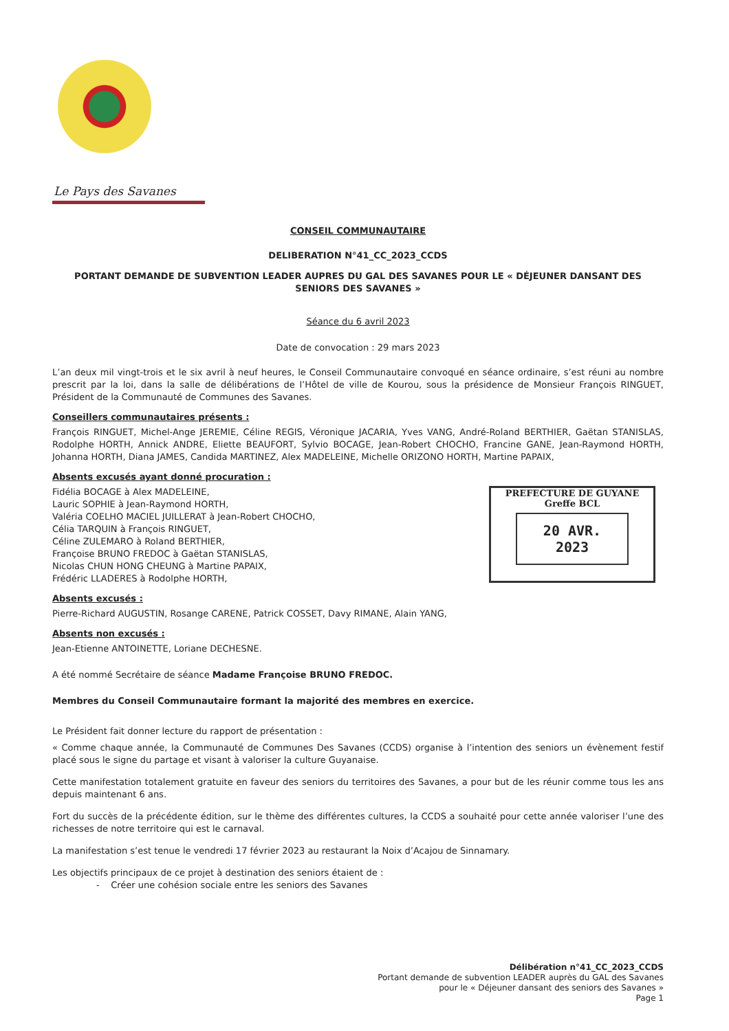Le Pays des Savanes
CONSEIL COMMUNAUTAIRE
DELIBERATION N°41_CC_2023_CCDS
PORTANT DEMANDE DE SUBVENTION LEADER AUPRES DU GAL DES SAVANES POUR LE « DÉJEUNER DANSANT DES SENIORS DES SAVANES »
Séance du 6 avril 2023
Date de convocation : 29 mars 2023
L’an deux mil vingt-trois et le six avril à neuf heures, le Conseil Communautaire convoqué en séance ordinaire, s’est réuni au nombre prescrit par la loi, dans la salle de délibérations de l’Hôtel de ville de Kourou, sous la présidence de Monsieur François RINGUET, Président de la Communauté de Communes des Savanes.
Conseillers communautaires présents :
François RINGUET, Michel-Ange JEREMIE, Céline REGIS, Véronique JACARIA, Yves VANG, André-Roland BERTHIER, Gaëtan STANISLAS, Rodolphe HORTH, Annick ANDRE, Eliette BEAUFORT, Sylvio BOCAGE, Jean-Robert CHOCHO, Francine GANE, Jean-Raymond HORTH, Johanna HORTH, Diana JAMES, Candida MARTINEZ, Alex MADELEINE, Michelle ORIZONO HORTH, Martine PAPAIX,
Absents excusés ayant donné procuration :
PREFECTURE DE GUYANE
Greffe BCL
20 AVR. 2023
Fidélia BOCAGE à Alex MADELEINE,
Lauric SOPHIE à Jean-Raymond HORTH,
Valéria COELHO MACIEL JUILLERAT à Jean-Robert CHOCHO,
Célia TARQUIN à François RINGUET,
Céline ZULEMARO à Roland BERTHIER,
Françoise BRUNO FREDOC à Gaëtan STANISLAS,
Nicolas CHUN HONG CHEUNG à Martine PAPAIX,
Frédéric LLADERES à Rodolphe HORTH,
Absents excusés :
Pierre-Richard AUGUSTIN, Rosange CARENE, Patrick COSSET, Davy RIMANE, Alain YANG,
Absents non excusés :
Jean-Etienne ANTOINETTE, Loriane DECHESNE.
A été nommé Secrétaire de séance Madame Françoise BRUNO FREDOC.
Membres du Conseil Communautaire formant la majorité des membres en exercice.
Le Président fait donner lecture du rapport de présentation :
« Comme chaque année, la Communauté de Communes Des Savanes (CCDS) organise à l’intention des seniors un évènement festif placé sous le signe du partage et visant à valoriser la culture Guyanaise.
Cette manifestation totalement gratuite en faveur des seniors du territoires des Savanes, a pour but de les réunir comme tous les ans depuis maintenant 6 ans.
Fort du succès de la précédente édition, sur le thème des différentes cultures, la CCDS a souhaité pour cette année valoriser l’une des richesses de notre territoire qui est le carnaval.
La manifestation s’est tenue le vendredi 17 février 2023 au restaurant la Noix d’Acajou de Sinnamary.
Les objectifs principaux de ce projet à destination des seniors étaient de :
- Créer une cohésion sociale entre les seniors des Savanes
Délibération n°41_CC_2023_CCDS
Portant demande de subvention LEADER auprès du GAL des Savanes
pour le « Déjeuner dansant des seniors des Savanes »
Page 1